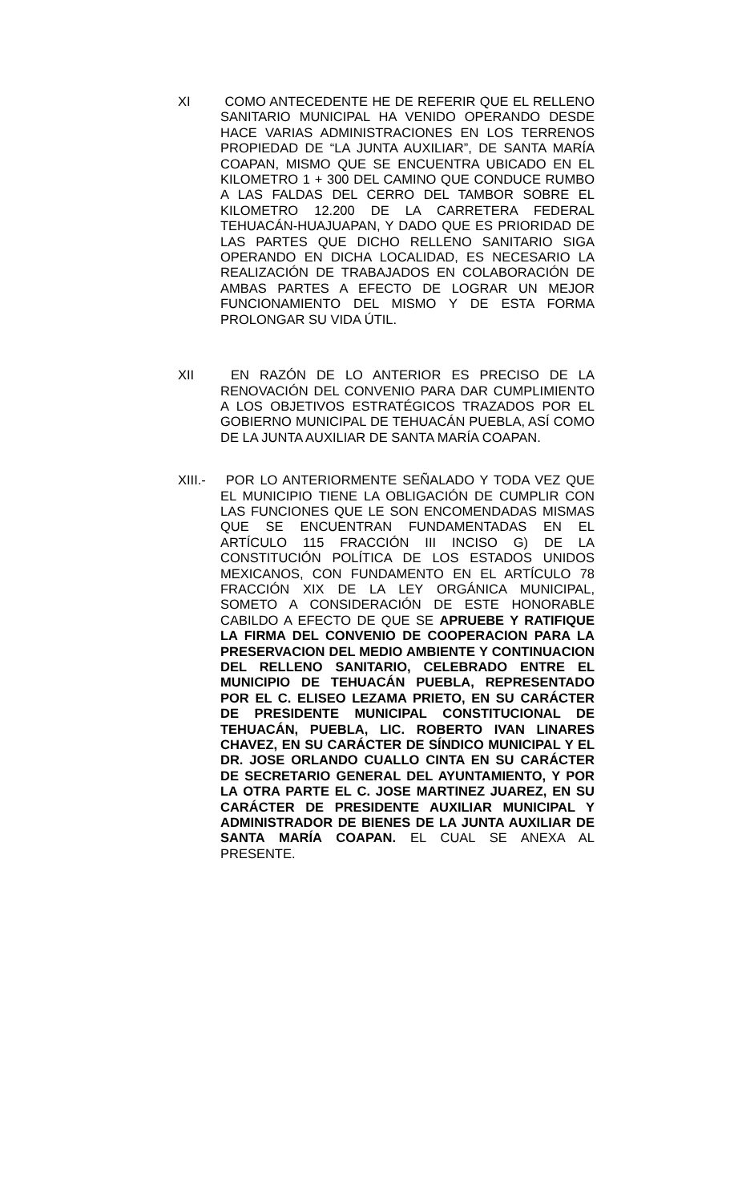XI COMO ANTECEDENTE HE DE REFERIR QUE EL RELLENO SANITARIO MUNICIPAL HA VENIDO OPERANDO DESDE HACE VARIAS ADMINISTRACIONES EN LOS TERRENOS PROPIEDAD DE “LA JUNTA AUXILIAR”, DE SANTA MARÍA COAPAN, MISMO QUE SE ENCUENTRA UBICADO EN EL KILOMETRO 1 + 300 DEL CAMINO QUE CONDUCE RUMBO A LAS FALDAS DEL CERRO DEL TAMBOR SOBRE EL KILOMETRO 12.200 DE LA CARRETERA FEDERAL TEHUACÁN-HUAJUAPAN, Y DADO QUE ES PRIORIDAD DE LAS PARTES QUE DICHO RELLENO SANITARIO SIGA OPERANDO EN DICHA LOCALIDAD, ES NECESARIO LA REALIZACIÓN DE TRABAJADOS EN COLABORACIÓN DE AMBAS PARTES A EFECTO DE LOGRAR UN MEJOR FUNCIONAMIENTO DEL MISMO Y DE ESTA FORMA PROLONGAR SU VIDA ÚTIL.
XII EN RAZÓN DE LO ANTERIOR ES PRECISO DE LA RENOVACIÓN DEL CONVENIO PARA DAR CUMPLIMIENTO A LOS OBJETIVOS ESTRATÉGICOS TRAZADOS POR EL GOBIERNO MUNICIPAL DE TEHUACÁN PUEBLA, ASÍ COMO DE LA JUNTA AUXILIAR DE SANTA MARÍA COAPAN.
XIII.-
POR LO ANTERIORMENTE SEÑALADO Y TODA VEZ QUE EL MUNICIPIO TIENE LA OBLIGACIÓN DE CUMPLIR CON LAS FUNCIONES QUE LE SON ENCOMENDADAS MISMAS QUE SE ENCUENTRAN FUNDAMENTADAS EN EL ARTÍCULO 115 FRACCIÓN III INCISO G) DE LA CONSTITUCIÓN POLÍTICA DE LOS ESTADOS UNIDOS MEXICANOS, CON FUNDAMENTO EN EL ARTÍCULO 78 FRACCIÓN XIX DE LA LEY ORGÁNICA MUNICIPAL, SOMETO A CONSIDERACIÓN DE ESTE HONORABLE CABILDO A EFECTO DE QUE SE APRUEBE Y RATIFIQUE LA FIRMA DEL CONVENIO DE COOPERACION PARA LA PRESERVACION DEL MEDIO AMBIENTE Y CONTINUACION DEL RELLENO SANITARIO, CELEBRADO ENTRE EL MUNICIPIO DE TEHUACÁN PUEBLA, REPRESENTADO POR EL C. ELISEO LEZAMA PRIETO, EN SU CARÁCTER DE PRESIDENTE MUNICIPAL CONSTITUCIONAL DE TEHUACÁN, PUEBLA, LIC. ROBERTO IVAN LINARES CHAVEZ, EN SU CARÁCTER DE SÍNDICO MUNICIPAL Y EL DR. JOSE ORLANDO CUALLO CINTA EN SU CARÁCTER DE SECRETARIO GENERAL DEL AYUNTAMIENTO, Y POR LA OTRA PARTE EL C. JOSE MARTINEZ JUAREZ, EN SU CARÁCTER DE PRESIDENTE AUXILIAR MUNICIPAL Y ADMINISTRADOR DE BIENES DE LA JUNTA AUXILIAR DE SANTA MARÍA COAPAN. EL CUAL SE ANEXA AL PRESENTE.